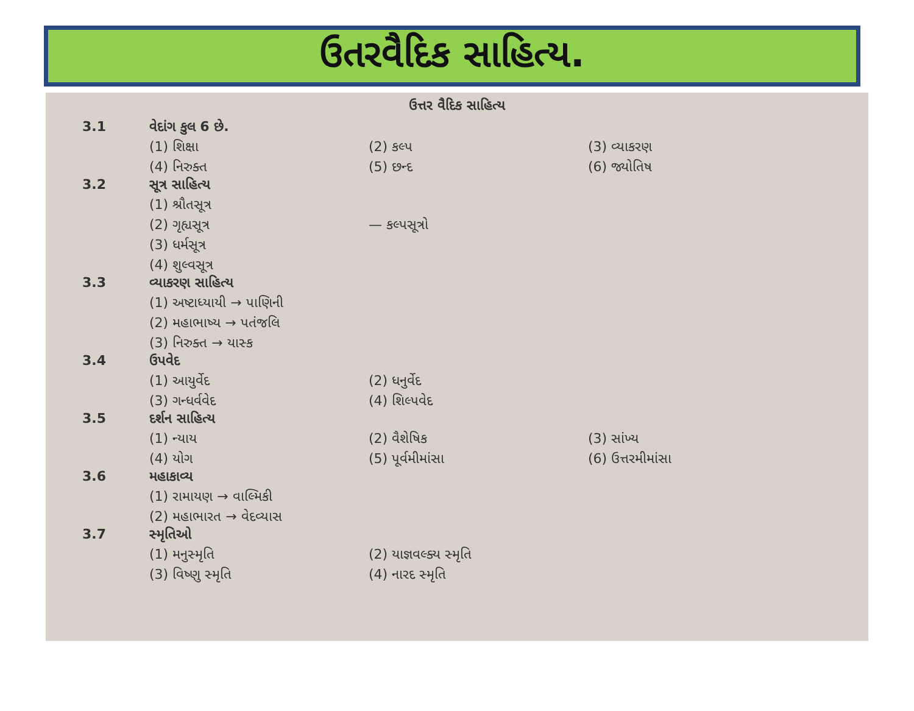ઉતરવૈદિક સાહિત્ય.
ઉત્તર વૈદિક સાહિત્ય
3.1 વેદાંગ કુલ 6 છે.
(1) શિક્ષા (2) કલ્પ (3) વ્યાકરણ
(4) નિરુક્ત (5) છન્દ (6) જ્યોતિષ
3.2 સૂત્ર સાહિત્ય
(1) શ્રૌતસૂત્ર
(2) ગૃહ્યસૂત્ર — કલ્પસૂત્રો
(3) ધર્મસૂત્ર
(4) શુલ્વસૂત્ર
3.3 વ્યાકરણ સાહિત્ય
(1) અષ્ટાધ્યાયી → પાણિની
(2) મહાભાષ્ય → પતંજલિ
(3) નિરુક્ત → યાસ્ક
3.4 ઉપવેદ
(1) આયુર્વેદ (2) ધનુર્વેદ
(3) ગન્ધર્વવેદ (4) શિલ્પવેદ
3.5 દર્શન સાહિત્ય
(1) ન્યાય (2) વૈશેષિક (3) સાંખ્ય
(4) યોગ (5) પૂર્વમીમાંસા (6) ઉત્તરમીમાંસા
3.6 મહાકાવ્ય
(1) રામાયણ → વાલ્મિકી
(2) મહાભારત → વેદવ્યાસ
3.7 સ્મૃતિઓ
(1) મનુસ્મૃતિ (2) યાજ્ઞવલ્ક્ય સ્મૃતિ
(3) વિષ્ણુ સ્મૃતિ (4) નારદ સ્મૃતિ